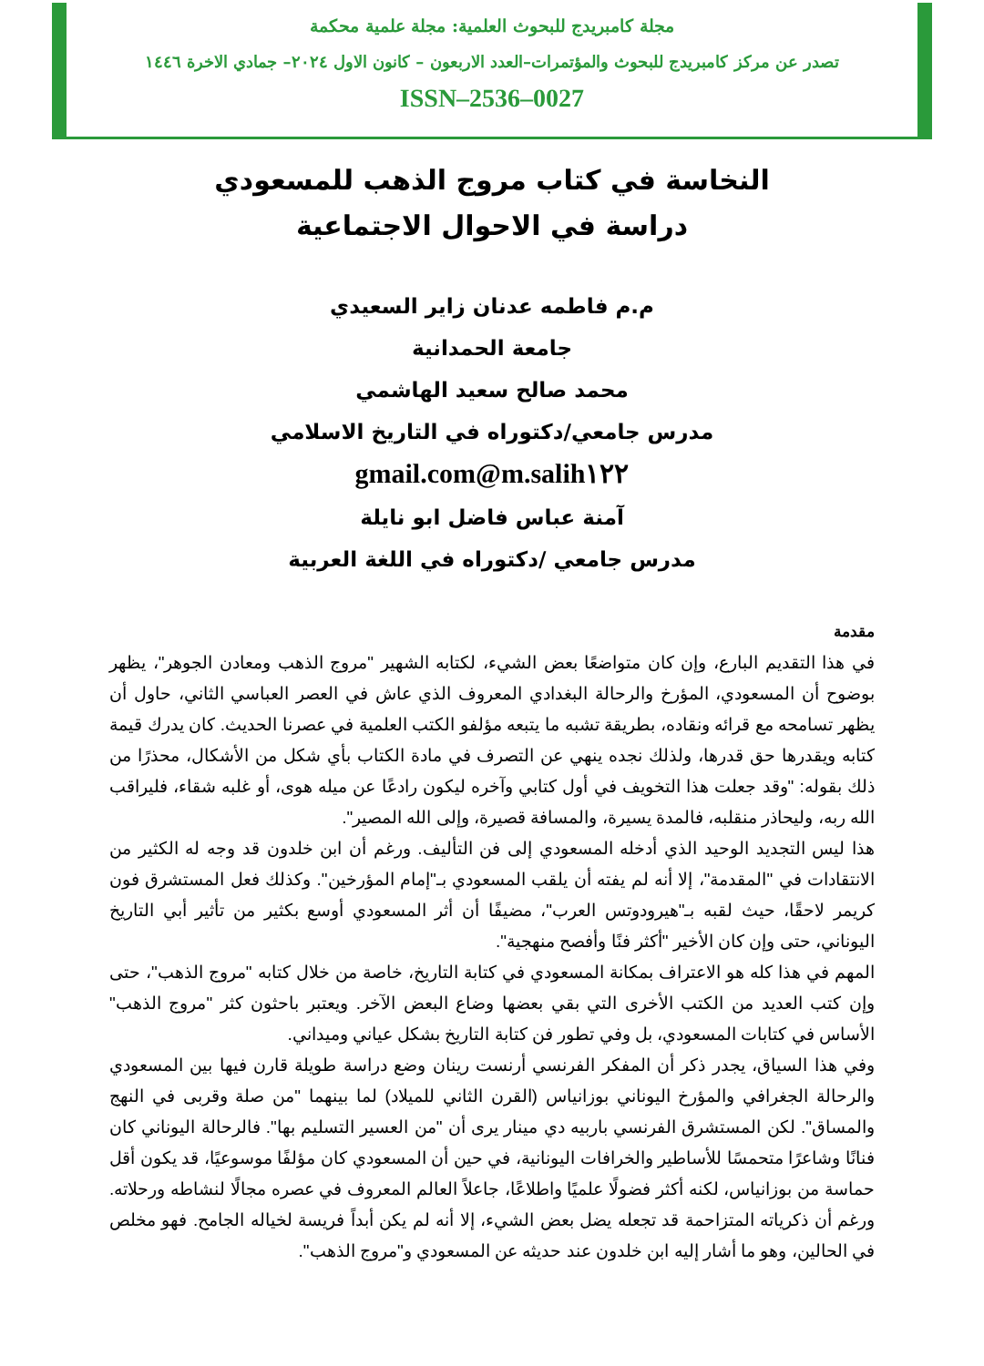مجلة كامبريدج للبحوث العلمية: مجلة علمية محكمة
تصدر عن مركز كامبريدج للبحوث والمؤتمرات–العدد الاربعون – كانون الاول ٢٠٢٤– جمادي الاخرة ١٤٤٦
ISSN–2536–0027
النخاسة في كتاب مروج الذهب للمسعودي
دراسة في الاحوال الاجتماعية
م.م فاطمه عدنان زاير السعيدي
جامعة الحمدانية
محمد صالح سعيد الهاشمي
مدرس جامعي/دكتوراه في التاريخ الاسلامي
m.salih١٢٢@gmail.com
آمنة عباس فاضل ابو نايلة
مدرس جامعي /دكتوراه في اللغة العربية
مقدمة
في هذا التقديم البارع، وإن كان متواضعًا بعض الشيء، لكتابه الشهير "مروج الذهب ومعادن الجوهر"، يظهر بوضوح أن المسعودي، المؤرخ والرحالة البغدادي المعروف الذي عاش في العصر العباسي الثاني، حاول أن يظهر تسامحه مع قرائه ونقاده، بطريقة تشبه ما يتبعه مؤلفو الكتب العلمية في عصرنا الحديث. كان يدرك قيمة كتابه ويقدرها حق قدرها، ولذلك نجده ينهي عن التصرف في مادة الكتاب بأي شكل من الأشكال، محذرًا من ذلك بقوله: "وقد جعلت هذا التخويف في أول كتابي وآخره ليكون رادعًا عن ميله هوى، أو غلبه شقاء، فليراقب الله ربه، وليحاذر منقلبه، فالمدة يسيرة، والمسافة قصيرة، وإلى الله المصير".
هذا ليس التجديد الوحيد الذي أدخله المسعودي إلى فن التأليف. ورغم أن ابن خلدون قد وجه له الكثير من الانتقادات في "المقدمة"، إلا أنه لم يفته أن يلقب المسعودي بـ"إمام المؤرخين". وكذلك فعل المستشرق فون كريمر لاحقًا، حيث لقبه بـ"هيرودوتس العرب"، مضيفًا أن أثر المسعودي أوسع بكثير من تأثير أبي التاريخ اليوناني، حتى وإن كان الأخير "أكثر فنًا وأفصح منهجية".
المهم في هذا كله هو الاعتراف بمكانة المسعودي في كتابة التاريخ، خاصة من خلال كتابه "مروج الذهب"، حتى وإن كتب العديد من الكتب الأخرى التي بقي بعضها وضاع البعض الآخر. ويعتبر باحثون كثر "مروج الذهب" الأساس في كتابات المسعودي، بل وفي تطور فن كتابة التاريخ بشكل عياني وميداني.
وفي هذا السياق، يجدر ذكر أن المفكر الفرنسي أرنست رينان وضع دراسة طويلة قارن فيها بين المسعودي والرحالة الجغرافي والمؤرخ اليوناني بوزانياس (القرن الثاني للميلاد) لما بينهما "من صلة وقربى في النهج والمساق". لكن المستشرق الفرنسي باربيه دي مينار يرى أن "من العسير التسليم بها". فالرحالة اليوناني كان فنانًا وشاعرًا متحمسًا للأساطير والخرافات اليونانية، في حين أن المسعودي كان مؤلفًا موسوعيًا، قد يكون أقل حماسة من بوزانياس، لكنه أكثر فضولًا علميًا واطلاعًا، جاعلاً العالم المعروف في عصره مجالًا لنشاطه ورحلاته. ورغم أن ذكرياته المتزاحمة قد تجعله يضل بعض الشيء، إلا أنه لم يكن أبداً فريسة لخياله الجامح. فهو مخلص في الحالين، وهو ما أشار إليه ابن خلدون عند حديثه عن المسعودي و"مروج الذهب".